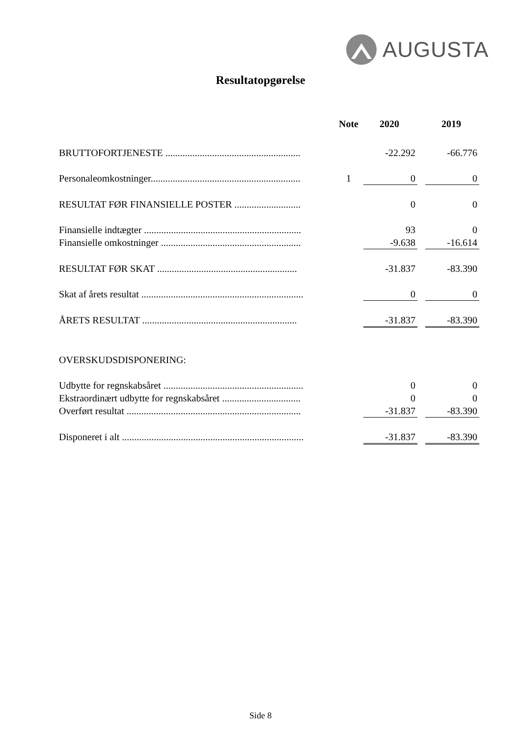AUGUSTA
Resultatopgørelse
| | Note | 2020 | | 2019 |
| --- | --- | --- | --- | --- |
| BRUTTOFORTJENESTE ....................................................... | | -22.292 | | -66.776 |
| Personaleomkostninger............................................................. | 1 | 0 | | 0 |
| RESULTAT FØR FINANSIELLE POSTER ........................... | | 0 | | 0 |
| Finansielle indtægter ................................................................ | | 93 | | 0 |
| Finansielle omkostninger ......................................................... | | -9.638 | | -16.614 |
| RESULTAT FØR SKAT ......................................................... | | -31.837 | | -83.390 |
| Skat af årets resultat .................................................................. | | 0 | | 0 |
| ÅRETS RESULTAT ............................................................... | | -31.837 | | -83.390 |
| OVERSKUDSDISPONERING: | | | | |
| Udbytte for regnskabsåret ......................................................... | | 0 | | 0 |
| Ekstraordinært udbytte for regnskabsåret ................................ | | 0 | | 0 |
| Overført resultat ....................................................................... | | -31.837 | | -83.390 |
| Disponeret i alt .......................................................................... | | -31.837 | | -83.390 |
Side 8